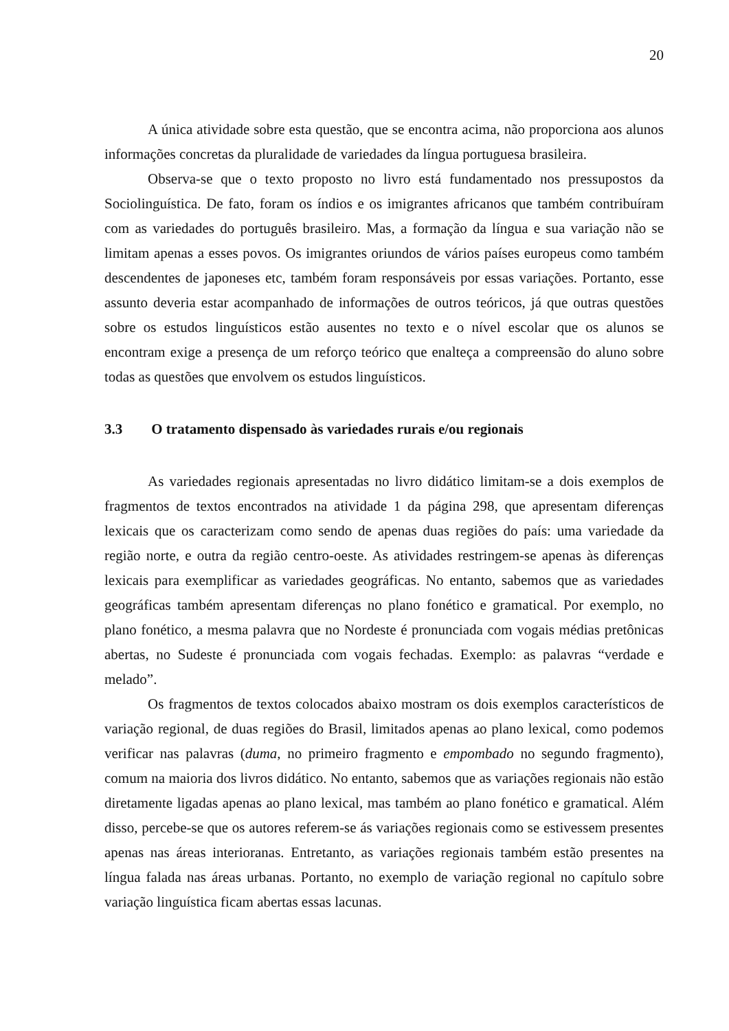20
A única atividade sobre esta questão, que se encontra acima, não proporciona aos alunos informações concretas da pluralidade de variedades da língua portuguesa brasileira.
Observa-se que o texto proposto no livro está fundamentado nos pressupostos da Sociolinguística. De fato, foram os índios e os imigrantes africanos que também contribuíram com as variedades do português brasileiro. Mas, a formação da língua e sua variação não se limitam apenas a esses povos. Os imigrantes oriundos de vários países europeus como também descendentes de japoneses etc, também foram responsáveis por essas variações. Portanto, esse assunto deveria estar acompanhado de informações de outros teóricos, já que outras questões sobre os estudos linguísticos estão ausentes no texto e o nível escolar que os alunos se encontram exige a presença de um reforço teórico que enalteça a compreensão do aluno sobre todas as questões que envolvem os estudos linguísticos.
3.3 O tratamento dispensado às variedades rurais e/ou regionais
As variedades regionais apresentadas no livro didático limitam-se a dois exemplos de fragmentos de textos encontrados na atividade 1 da página 298, que apresentam diferenças lexicais que os caracterizam como sendo de apenas duas regiões do país: uma variedade da região norte, e outra da região centro-oeste. As atividades restringem-se apenas às diferenças lexicais para exemplificar as variedades geográficas. No entanto, sabemos que as variedades geográficas também apresentam diferenças no plano fonético e gramatical. Por exemplo, no plano fonético, a mesma palavra que no Nordeste é pronunciada com vogais médias pretônicas abertas, no Sudeste é pronunciada com vogais fechadas. Exemplo: as palavras “verdade e melado”.
Os fragmentos de textos colocados abaixo mostram os dois exemplos característicos de variação regional, de duas regiões do Brasil, limitados apenas ao plano lexical, como podemos verificar nas palavras (duma, no primeiro fragmento e empombado no segundo fragmento), comum na maioria dos livros didático. No entanto, sabemos que as variações regionais não estão diretamente ligadas apenas ao plano lexical, mas também ao plano fonético e gramatical. Além disso, percebe-se que os autores referem-se ás variações regionais como se estivessem presentes apenas nas áreas interioranas. Entretanto, as variações regionais também estão presentes na língua falada nas áreas urbanas. Portanto, no exemplo de variação regional no capítulo sobre variação linguística ficam abertas essas lacunas.